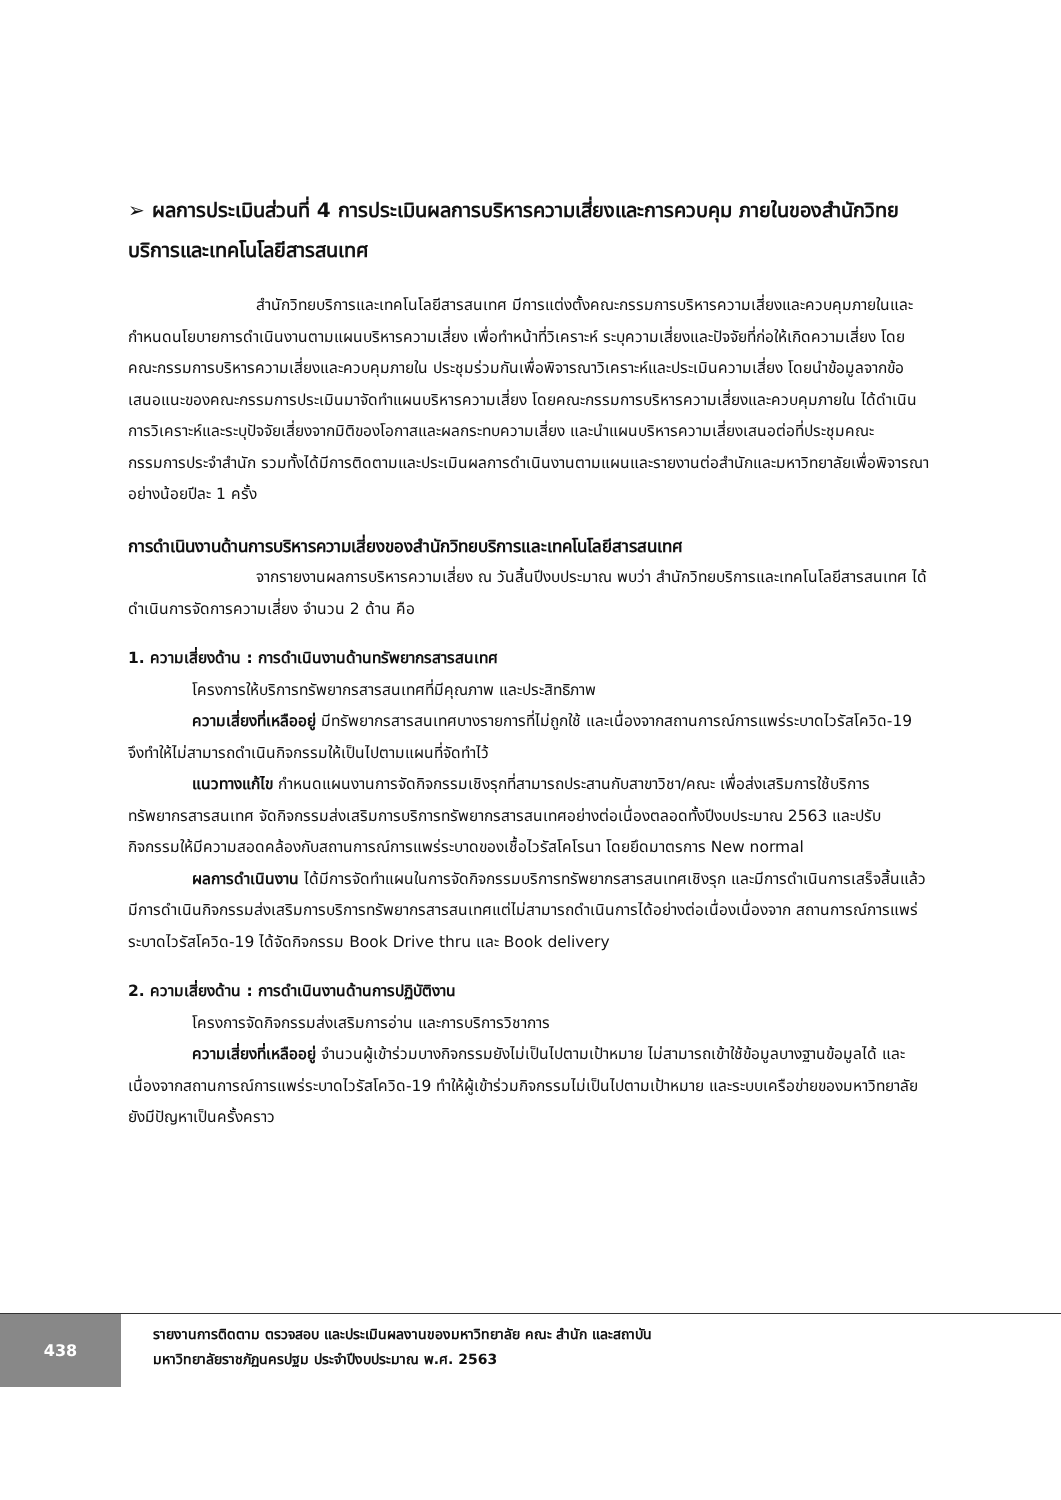➢ ผลการประเมินส่วนที่ 4 การประเมินผลการบริหารความเสี่ยงและการควบคุม ภายในของสำนักวิทยบริการและเทคโนโลยีสารสนเทศ
สำนักวิทยบริการและเทคโนโลยีสารสนเทศ มีการแต่งตั้งคณะกรรมการบริหารความเสี่ยงและควบคุมภายในและกำหนดนโยบายการดำเนินงานตามแผนบริหารความเสี่ยง เพื่อทำหน้าที่วิเคราะห์ ระบุความเสี่ยงและปัจจัยที่ก่อให้เกิดความเสี่ยง โดยคณะกรรมการบริหารความเสี่ยงและควบคุมภายใน ประชุมร่วมกันเพื่อพิจารณาวิเคราะห์และประเมินความเสี่ยง โดยนำข้อมูลจากข้อเสนอแนะของคณะกรรมการประเมินมาจัดทำแผนบริหารความเสี่ยง โดยคณะกรรมการบริหารความเสี่ยงและควบคุมภายใน ได้ดำเนินการวิเคราะห์และระบุปัจจัยเสี่ยงจากมิติของโอกาสและผลกระทบความเสี่ยง และนำแผนบริหารความเสี่ยงเสนอต่อที่ประชุมคณะกรรมการประจำสำนัก รวมทั้งได้มีการติดตามและประเมินผลการดำเนินงานตามแผนและรายงานต่อสำนักและมหาวิทยาลัยเพื่อพิจารณาอย่างน้อยปีละ 1 ครั้ง
การดำเนินงานด้านการบริหารความเสี่ยงของสำนักวิทยบริการและเทคโนโลยีสารสนเทศ
จากรายงานผลการบริหารความเสี่ยง ณ วันสิ้นปีงบประมาณ พบว่า สำนักวิทยบริการและเทคโนโลยีสารสนเทศ ได้ดำเนินการจัดการความเสี่ยง จำนวน 2 ด้าน คือ
1. ความเสี่ยงด้าน : การดำเนินงานด้านทรัพยากรสารสนเทศ
โครงการให้บริการทรัพยากรสารสนเทศที่มีคุณภาพ และประสิทธิภาพ
ความเสี่ยงที่เหลืออยู่ มีทรัพยากรสารสนเทศบางรายการที่ไม่ถูกใช้ และเนื่องจากสถานการณ์การแพร่ระบาดไวรัสโควิด-19 จึงทำให้ไม่สามารถดำเนินกิจกรรมให้เป็นไปตามแผนที่จัดทำไว้
แนวทางแก้ไข กำหนดแผนงานการจัดกิจกรรมเชิงรุกที่สามารถประสานกับสาขาวิชา/คณะ เพื่อส่งเสริมการใช้บริการทรัพยากรสารสนเทศ จัดกิจกรรมส่งเสริมการบริการทรัพยากรสารสนเทศอย่างต่อเนื่องตลอดทั้งปีงบประมาณ 2563 และปรับกิจกรรมให้มีความสอดคล้องกับสถานการณ์การแพร่ระบาดของเชื้อไวรัสโคโรนา โดยยึดมาตรการ New normal
ผลการดำเนินงาน ได้มีการจัดทำแผนในการจัดกิจกรรมบริการทรัพยากรสารสนเทศเชิงรุก และมีการดำเนินการเสร็จสิ้นแล้ว มีการดำเนินกิจกรรมส่งเสริมการบริการทรัพยากรสารสนเทศแต่ไม่สามารถดำเนินการได้อย่างต่อเนื่องเนื่องจาก สถานการณ์การแพร่ระบาดไวรัสโควิด-19 ได้จัดกิจกรรม Book Drive thru และ Book delivery
2. ความเสี่ยงด้าน : การดำเนินงานด้านการปฏิบัติงาน
โครงการจัดกิจกรรมส่งเสริมการอ่าน และการบริการวิชาการ
ความเสี่ยงที่เหลืออยู่ จำนวนผู้เข้าร่วมบางกิจกรรมยังไม่เป็นไปตามเป้าหมาย ไม่สามารถเข้าใช้ข้อมูลบางฐานข้อมูลได้ และเนื่องจากสถานการณ์การแพร่ระบาดไวรัสโควิด-19 ทำให้ผู้เข้าร่วมกิจกรรมไม่เป็นไปตามเป้าหมาย และระบบเครือข่ายของมหาวิทยาลัยยังมีปัญหาเป็นครั้งคราว
438
รายงานการติดตาม ตรวจสอบ และประเมินผลงานของมหาวิทยาลัย คณะ สำนัก และสถาบัน
มหาวิทยาลัยราชภัฏนครปฐม ประจำปีงบประมาณ พ.ศ. 2563